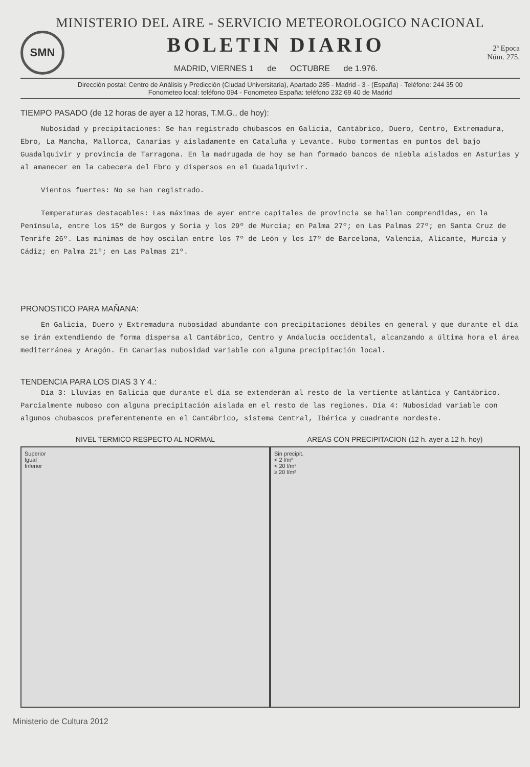MINISTERIO DEL AIRE - SERVICIO METEOROLOGICO NACIONAL
SMN
BOLETIN DIARIO
MADRID, VIERNES 1 de OCTUBRE de 1.976.
2ª Epoca
Núm. 275.
Dirección postal: Centro de Análisis y Predicción (Ciudad Universitaria), Apartado 285 - Madrid - 3 - (España) - Teléfono: 244 35 00
Fonometeo local: teléfono 094 - Fonometeo España: teléfono 232 69 40 de Madrid
TIEMPO PASADO (de 12 horas de ayer a 12 horas, T.M.G., de hoy):
Nubosidad y precipitaciones: Se han registrado chubascos en Galicia, Cantábrico, Duero, Centro, Extremadura, Ebro, La Mancha, Mallorca, Canarias y aisladamente en Cataluña y Levante. Hubo tormentas en puntos del bajo Guadalquivir y provincia de Tarragona. En la madrugada de hoy se han formado bancos de niebla aislados en Asturias y al amanecer en la cabecera del Ebro y dispersos en el Guadalquivir.
Vientos fuertes: No se han registrado.
Temperaturas destacables: Las máximas de ayer entre capitales de provincia se hallan comprendidas, en la Península, entre los 15º de Burgos y Soria y los 29º de Murcia; en Palma 27º; en Las Palmas 27º; en Santa Cruz de Tenrife 26º. Las mínimas de hoy oscilan entre los 7º de León y los 17º de Barcelona, Valencia, Alicante, Murcia y Cádiz; en Palma 21º; en Las Palmas 21º.
PRONOSTICO PARA MAÑANA:
En Galicia, Duero y Extremadura nubosidad abundante con precipitaciones débiles en general y que durante el día se irán extendiendo de forma dispersa al Cantábrico, Centro y Andalucía occidental, alcanzando a última hora el área mediterránea y Aragón. En Canarias nubosidad variable con alguna precipitación local.
TENDENCIA PARA LOS DIAS 3 Y 4.:
Día 3: Lluvias en Galicia que durante el día se extenderán al resto de la vertiente atlántica y Cantábrico. Parcialmente nuboso con alguna precipitación aislada en el resto de las regiones. Día 4: Nubosidad variable con algunos chubascos preferentemente en el Cantábrico, sistema Central, Ibérica y cuadrante nordeste.
NIVEL TERMICO RESPECTO AL NORMAL
Superior
Igual
Inferior
AREAS CON PRECIPITACION (12 h. ayer a 12 h. hoy)
Sin precipit.
< 2 l/m²
< 20 l/m²
≥ 20 l/m²
Ministerio de Cultura 2012